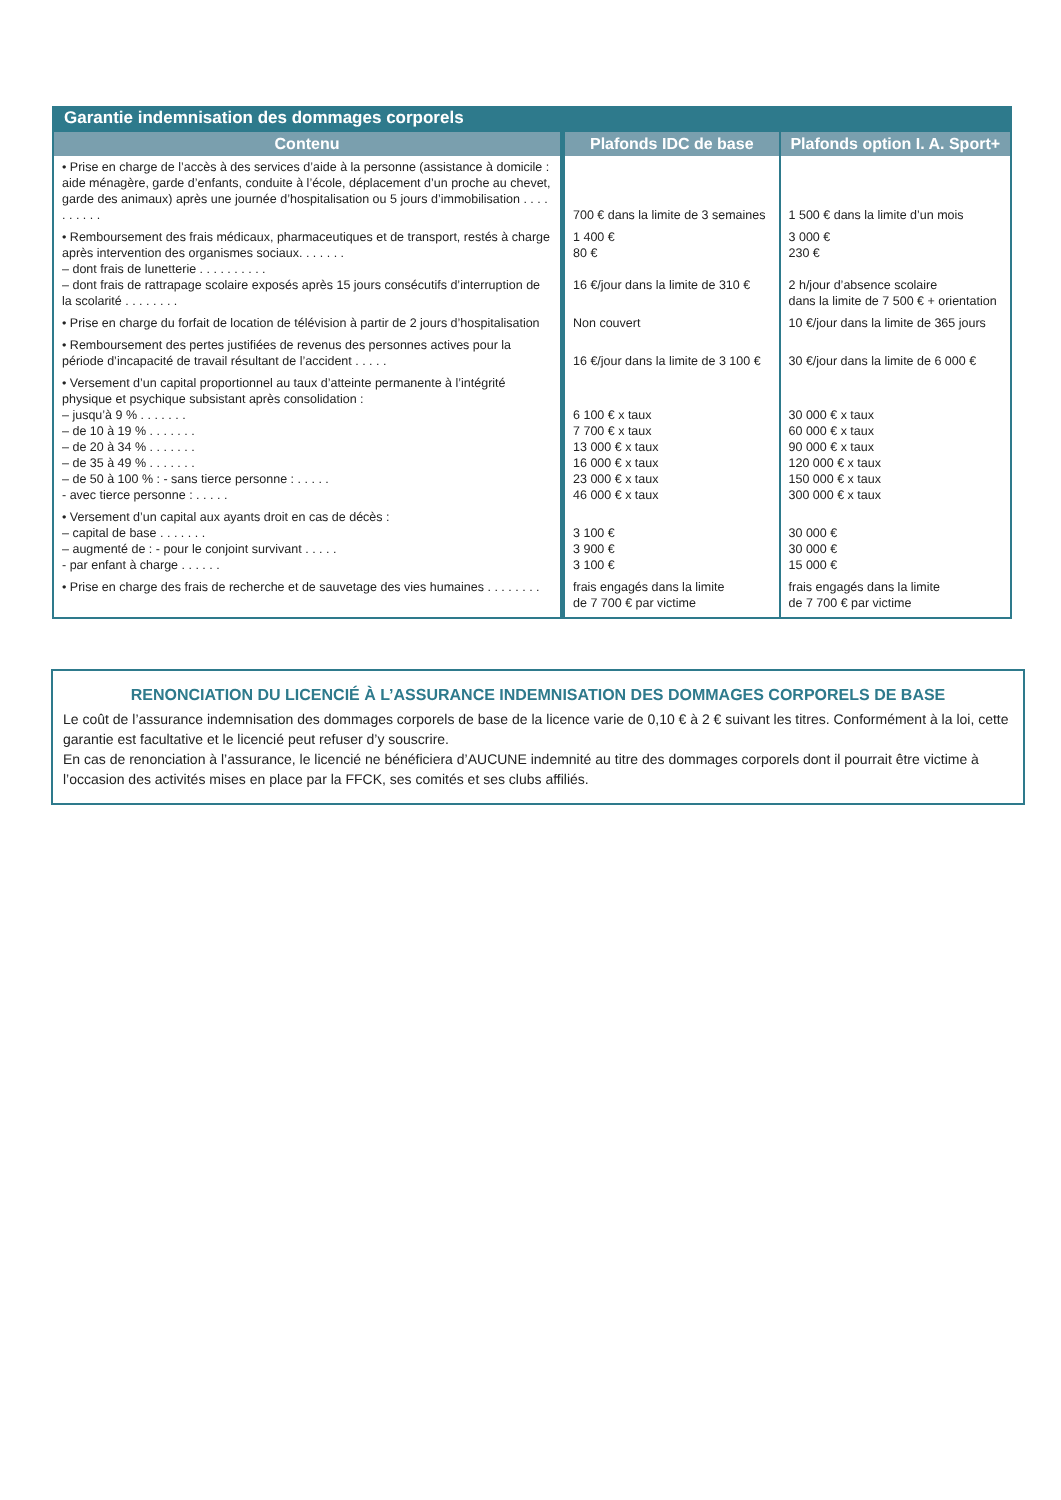Garantie indemnisation des dommages corporels
| Contenu | Plafonds IDC de base | Plafonds option I. A. Sport+ |
| --- | --- | --- |
| • Prise en charge de l’accès à des services d’aide à la personne (assistance à domicile : aide ménagère, garde d’enfants, conduite à l’école, déplacement d’un proche au chevet, garde des animaux) après une journée d’hospitalisation ou 5 jours d’immobilisation . . . . . . . . . . | 700 € dans la limite de 3 semaines | 1 500 € dans la limite d’un mois |
| • Remboursement des frais médicaux, pharmaceutiques et de transport, restés à charge après intervention des organismes sociaux. . . . . . . – dont frais de lunetterie . . . . . . . . . . – dont frais de rattrapage scolaire exposés après 15 jours consécutifs d’interruption de la scolarité . . . . . . . . | 1 400 € 80 € 16 €/jour dans la limite de 310 € | 3 000 € 230 € 2 h/jour d’absence scolaire dans la limite de 7 500 € + orientation |
| • Prise en charge du forfait de location de télévision à partir de 2 jours d’hospitalisation | Non couvert | 10 €/jour dans la limite de 365 jours |
| • Remboursement des pertes justifiées de revenus des personnes actives pour la période d’incapacité de travail résultant de l’accident . . . . . | 16 €/jour dans la limite de 3 100 € | 30 €/jour dans la limite de 6 000 € |
| • Versement d’un capital proportionnel au taux d’atteinte permanente à l’intégrité physique et psychique subsistant après consolidation : – jusqu’à 9 % . . . . . . . – de 10 à 19 % . . . . . . . – de 20 à 34 % . . . . . . . – de 35 à 49 % . . . . . . . – de 50 à 100 % : - sans tierce personne : . . . . . - avec tierce personne : . . . . . | 6 100 € x taux 7 700 € x taux 13 000 € x taux 16 000 € x taux 23 000 € x taux 46 000 € x taux | 30 000 € x taux 60 000 € x taux 90 000 € x taux 120 000 € x taux 150 000 € x taux 300 000 € x taux |
| • Versement d’un capital aux ayants droit en cas de décès : – capital de base . . . . . . . – augmenté de : - pour le conjoint survivant . . . . . - par enfant à charge . . . . . . | 3 100 € 3 900 € 3 100 € | 30 000 € 30 000 € 15 000 € |
| • Prise en charge des frais de recherche et de sauvetage des vies humaines . . . . . . . . | frais engagés dans la limite de 7 700 € par victime | frais engagés dans la limite de 7 700 € par victime |
RENONCIATION DU LICENCIÉ À L’ASSURANCE INDEMNISATION DES DOMMAGES CORPORELS DE BASE
Le coût de l’assurance indemnisation des dommages corporels de base de la licence varie de 0,10 € à 2 € suivant les titres. Conformément à la loi, cette garantie est facultative et le licencié peut refuser d’y souscrire.
En cas de renonciation à l’assurance, le licencié ne bénéficiera d’AUCUNE indemnité au titre des dommages corporels dont il pourrait être victime à l’occasion des activités mises en place par la FFCK, ses comités et ses clubs affiliés.